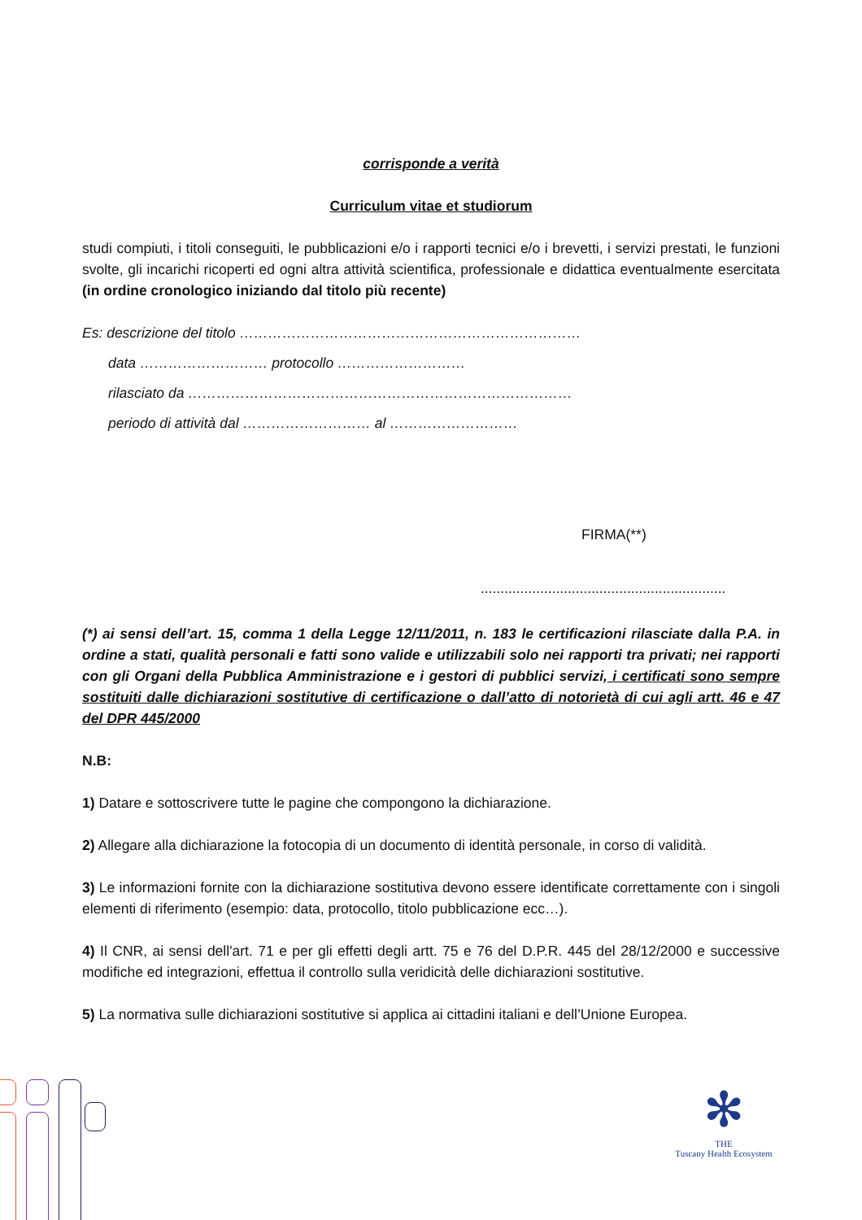corrisponde a verità
Curriculum vitae et studiorum
studi compiuti, i titoli conseguiti, le pubblicazioni e/o i rapporti tecnici e/o i brevetti, i servizi prestati, le funzioni svolte, gli incarichi ricoperti ed ogni altra attività scientifica, professionale e didattica eventualmente esercitata (in ordine cronologico iniziando dal titolo più recente)
Es: descrizione del titolo ………………………………………………………………
data ……………………… protocollo ………………………
rilasciato da ………………………………………………………………………
periodo di attività dal ……………………… al ………………………
FIRMA(**)
..............................................................
(*) ai sensi dell’art. 15, comma 1 della Legge 12/11/2011, n. 183 le certificazioni rilasciate dalla P.A. in ordine a stati, qualità personali e fatti sono valide e utilizzabili solo nei rapporti tra privati; nei rapporti con gli Organi della Pubblica Amministrazione e i gestori di pubblici servizi, i certificati sono sempre sostituiti dalle dichiarazioni sostitutive di certificazione o dall’atto di notorietà di cui agli artt. 46 e 47 del DPR 445/2000
N.B:
1) Datare e sottoscrivere tutte le pagine che compongono la dichiarazione.
2) Allegare alla dichiarazione la fotocopia di un documento di identità personale, in corso di validità.
3) Le informazioni fornite con la dichiarazione sostitutiva devono essere identificate correttamente con i singoli elementi di riferimento (esempio: data, protocollo, titolo pubblicazione ecc…).
4) Il CNR, ai sensi dell'art. 71 e per gli effetti degli artt. 75 e 76 del D.P.R. 445 del 28/12/2000 e successive modifiche ed integrazioni, effettua il controllo sulla veridicità delle dichiarazioni sostitutive.
5) La normativa sulle dichiarazioni sostitutive si applica ai cittadini italiani e dell’Unione Europea.
✻
THE
Tuscany Health Ecosystem